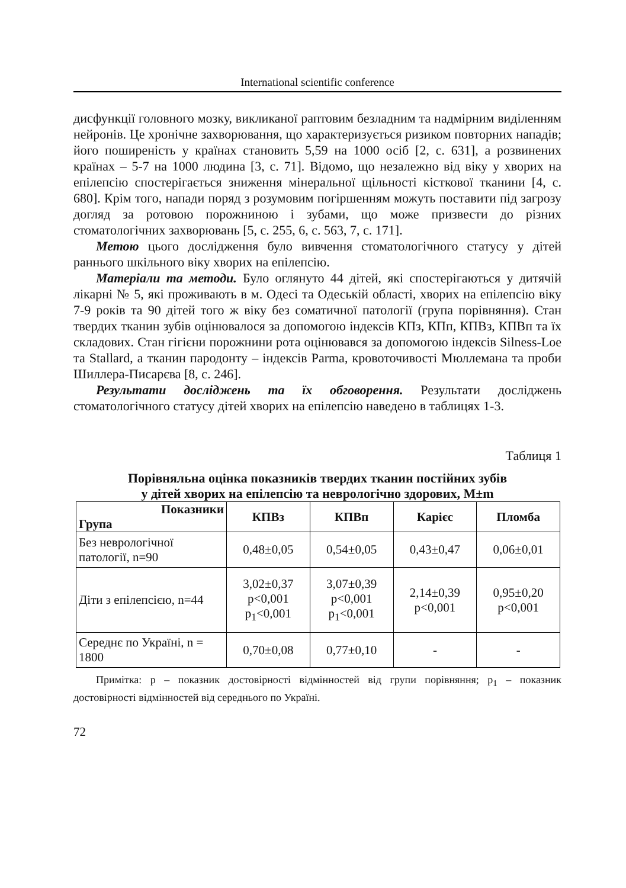International scientific conference
дисфункції головного мозку, викликаної раптовим безладним та надмірним виділенням нейронів. Це хронічне захворювання, що характеризується ризиком повторних нападів; його поширеність у країнах становить 5,59 на 1000 осіб [2, с. 631], а розвинених країнах – 5-7 на 1000 людина [3, с. 71]. Відомо, що незалежно від віку у хворих на епілепсію спостерігається зниження мінеральної щільності кісткової тканини [4, с. 680]. Крім того, напади поряд з розумовим погіршенням можуть поставити під загрозу догляд за ротовою порожниною і зубами, що може призвести до різних стоматологічних захворювань [5, с. 255, 6, с. 563, 7, с. 171].
Метою цього дослідження було вивчення стоматологічного статусу у дітей раннього шкільного віку хворих на епілепсію.
Матеріали та методи. Було оглянуто 44 дітей, які спостерігаються у дитячій лікарні № 5, які проживають в м. Одесі та Одеській області, хворих на епілепсію віку 7-9 років та 90 дітей того ж віку без соматичної патології (група порівняння). Стан твердих тканин зубів оцінювалося за допомогою індексів КПз, КПп, КПВз, КПВп та їх складових. Стан гігієни порожнини рота оцінювався за допомогою індексів Silness-Loe та Stallard, а тканин пародонту – індексів Parma, кровоточивості Мюллемана та проби Шиллера-Писарєва [8, с. 246].
Результати досліджень та їх обговорення. Результати досліджень стоматологічного статусу дітей хворих на епілепсію наведено в таблицях 1-3.
Таблиця 1
Порівняльна оцінка показників твердих тканин постійних зубів
у дітей хворих на епілепсію та неврологічно здорових, M±m
| Показники Група | КПВз | КПВп | Карієс | Пломба |
| --- | --- | --- | --- | --- |
| Без неврологічної патології, n=90 | 0,48±0,05 | 0,54±0,05 | 0,43±0,47 | 0,06±0,01 |
| Діти з епілепсією, n=44 | 3,02±0,37 p<0,001 p<sub>1</sub><0,001 | 3,07±0,39 p<0,001 p<sub>1</sub><0,001 | 2,14±0,39 p<0,001 | 0,95±0,20 p<0,001 |
| Середнє по Україні, n = 1800 | 0,70±0,08 | 0,77±0,10 | - | - |
Примітка: p – показник достовірності відмінностей від групи порівняння; p<sub>1</sub> – показник достовірності відмінностей від середнього по Україні.
72